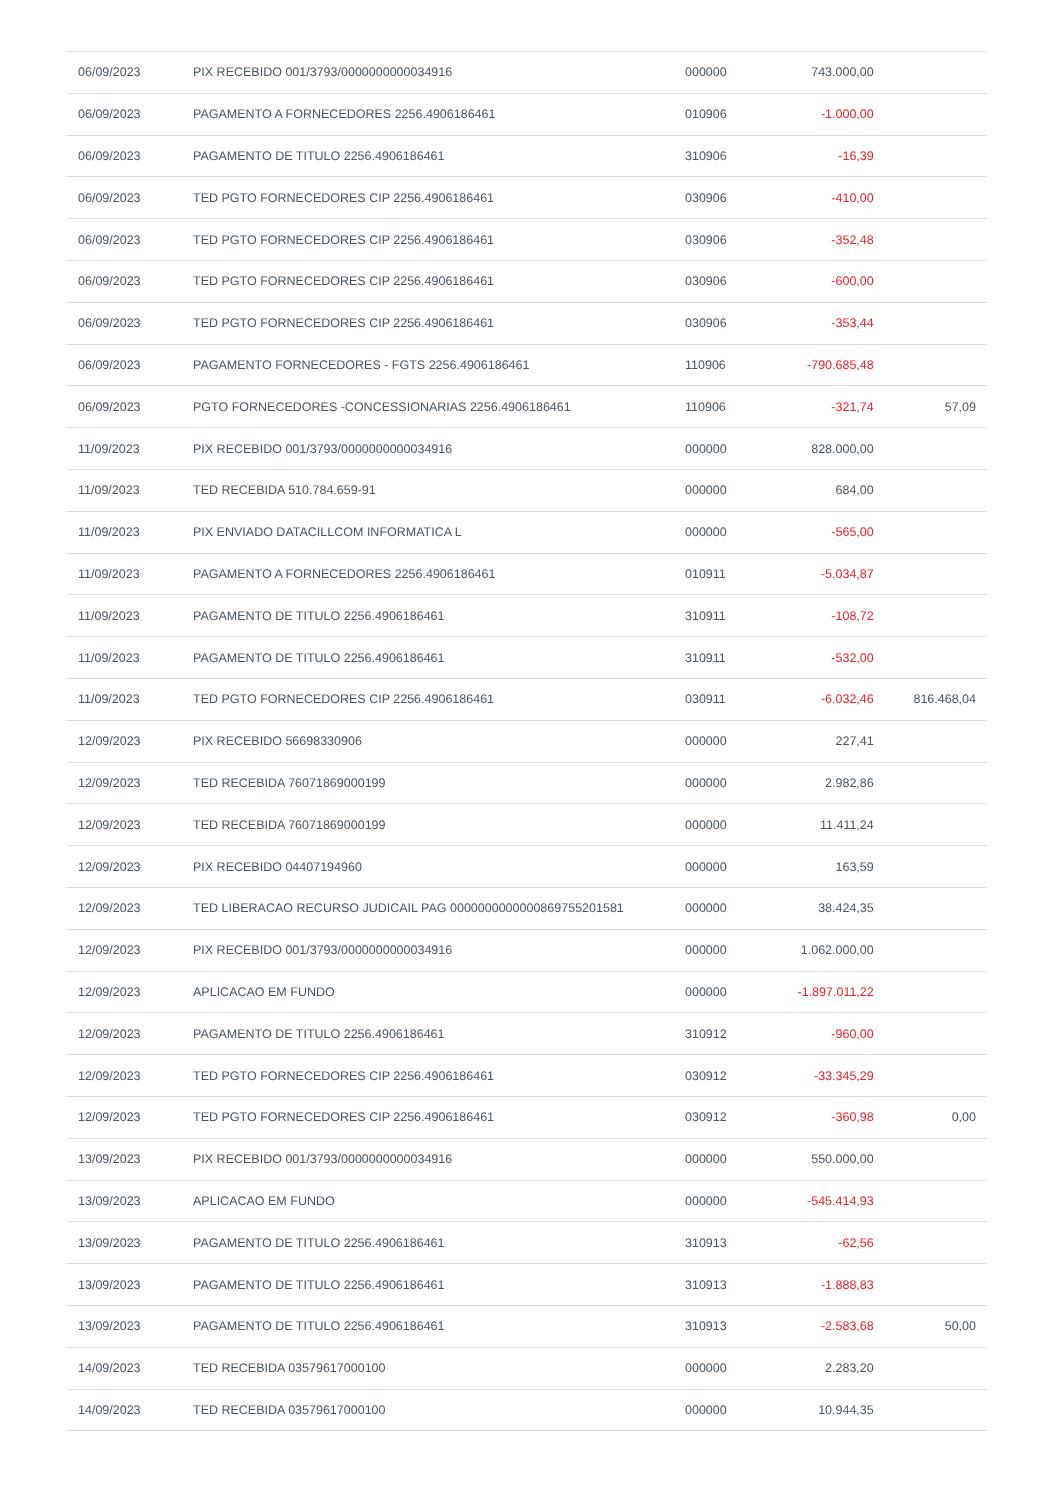| 06/09/2023 | PIX RECEBIDO 001/3793/0000000000034916 | 000000 | 743.000,00 | |
| 06/09/2023 | PAGAMENTO A FORNECEDORES 2256.4906186461 | 010906 | -1.000,00 | |
| 06/09/2023 | PAGAMENTO DE TITULO 2256.4906186461 | 310906 | -16,39 | |
| 06/09/2023 | TED PGTO FORNECEDORES CIP 2256.4906186461 | 030906 | -410,00 | |
| 06/09/2023 | TED PGTO FORNECEDORES CIP 2256.4906186461 | 030906 | -352,48 | |
| 06/09/2023 | TED PGTO FORNECEDORES CIP 2256.4906186461 | 030906 | -600,00 | |
| 06/09/2023 | TED PGTO FORNECEDORES CIP 2256.4906186461 | 030906 | -353,44 | |
| 06/09/2023 | PAGAMENTO FORNECEDORES - FGTS 2256.4906186461 | 110906 | -790.685,48 | |
| 06/09/2023 | PGTO FORNECEDORES -CONCESSIONARIAS 2256.4906186461 | 110906 | -321,74 | 57,09 |
| 11/09/2023 | PIX RECEBIDO 001/3793/0000000000034916 | 000000 | 828.000,00 | |
| 11/09/2023 | TED RECEBIDA 510.784.659-91 | 000000 | 684,00 | |
| 11/09/2023 | PIX ENVIADO DATACILLCOM INFORMATICA L | 000000 | -565,00 | |
| 11/09/2023 | PAGAMENTO A FORNECEDORES 2256.4906186461 | 010911 | -5.034,87 | |
| 11/09/2023 | PAGAMENTO DE TITULO 2256.4906186461 | 310911 | -108,72 | |
| 11/09/2023 | PAGAMENTO DE TITULO 2256.4906186461 | 310911 | -532,00 | |
| 11/09/2023 | TED PGTO FORNECEDORES CIP 2256.4906186461 | 030911 | -6.032,46 | 816.468,04 |
| 12/09/2023 | PIX RECEBIDO 56698330906 | 000000 | 227,41 | |
| 12/09/2023 | TED RECEBIDA 76071869000199 | 000000 | 2.982,86 | |
| 12/09/2023 | TED RECEBIDA 76071869000199 | 000000 | 11.411,24 | |
| 12/09/2023 | PIX RECEBIDO 04407194960 | 000000 | 163,59 | |
| 12/09/2023 | TED LIBERACAO RECURSO JUDICAIL PAG 0000000000000869755201581 | 000000 | 38.424,35 | |
| 12/09/2023 | PIX RECEBIDO 001/3793/0000000000034916 | 000000 | 1.062.000,00 | |
| 12/09/2023 | APLICACAO EM FUNDO | 000000 | -1.897.011,22 | |
| 12/09/2023 | PAGAMENTO DE TITULO 2256.4906186461 | 310912 | -960,00 | |
| 12/09/2023 | TED PGTO FORNECEDORES CIP 2256.4906186461 | 030912 | -33.345,29 | |
| 12/09/2023 | TED PGTO FORNECEDORES CIP 2256.4906186461 | 030912 | -360,98 | 0,00 |
| 13/09/2023 | PIX RECEBIDO 001/3793/0000000000034916 | 000000 | 550.000,00 | |
| 13/09/2023 | APLICACAO EM FUNDO | 000000 | -545.414,93 | |
| 13/09/2023 | PAGAMENTO DE TITULO 2256.4906186461 | 310913 | -62,56 | |
| 13/09/2023 | PAGAMENTO DE TITULO 2256.4906186461 | 310913 | -1.888,83 | |
| 13/09/2023 | PAGAMENTO DE TITULO 2256.4906186461 | 310913 | -2.583,68 | 50,00 |
| 14/09/2023 | TED RECEBIDA 03579617000100 | 000000 | 2.283,20 | |
| 14/09/2023 | TED RECEBIDA 03579617000100 | 000000 | 10.944,35 | |